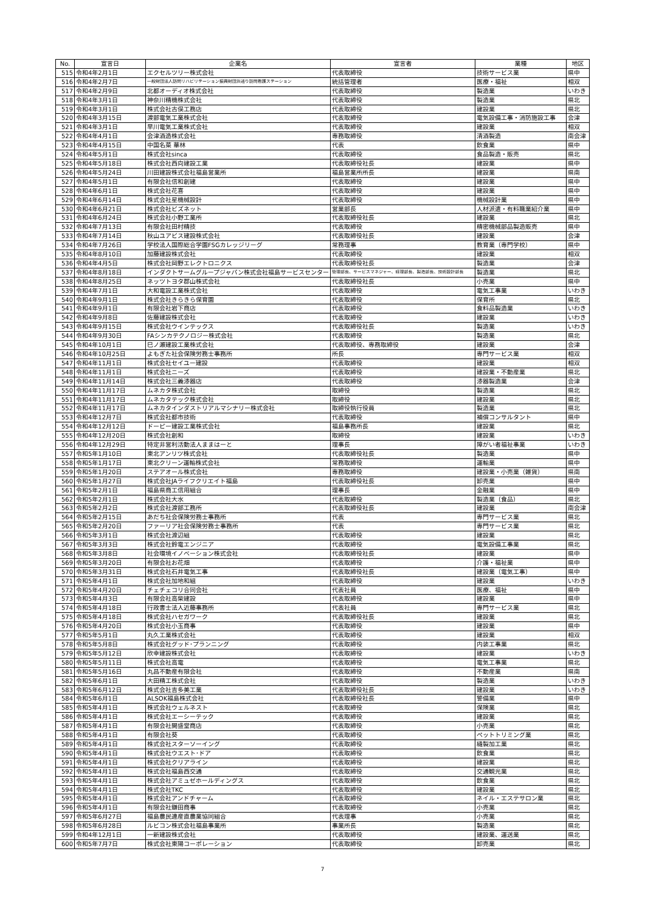| No. | 宣言日 | 企業名 | 宣言者 | 業種 | 地区 |
| --- | --- | --- | --- | --- | --- |
| 515 | 令和4年2月1日 | エクセルツリー株式会社 | 代表取締役 | 技術サービス業 | 県中 |
| 516 | 令和4年2月7日 | 一般財団法人訪問リハビリテーション振興財団浜通り訪問看護ステーション | 統括管理者 | 医療・福祉 | 相双 |
| 517 | 令和4年2月9日 | 北都オーディオ株式会社 | 代表取締役 | 製造業 | いわき |
| 518 | 令和4年3月1日 | 神奈川精機株式会社 | 代表取締役 | 製造業 | 県北 |
| 519 | 令和4年3月1日 | 株式会社古俣工務店 | 代表取締役 | 建設業 | 県北 |
| 520 | 令和4年3月15日 | 渡部電気工業株式会社 | 代表取締役 | 電気設備工事・消防施設工事 | 会津 |
| 521 | 令和4年3月1日 | 早川電気工業株式会社 | 代表取締役 | 建設業 | 相双 |
| 522 | 令和4年4月1日 | 会津酒造株式会社 | 専務取締役 | 清酒製造 | 南会津 |
| 523 | 令和4年4月15日 | 中国名菜 華林 | 代表 | 飲食業 | 県中 |
| 524 | 令和4年5月1日 | 株式会社sinca | 代表取締役 | 食品製造・販売 | 県北 |
| 525 | 令和4年5月18日 | 株式会社西向建設工業 | 代表取締役社長 | 建設業 | 県中 |
| 526 | 令和4年5月24日 | 川田建設株式会社福島営業所 | 福島営業所所長 | 建設業 | 県南 |
| 527 | 令和4年5月1日 | 有限会社信和創建 | 代表取締役 | 建設業 | 県中 |
| 528 | 令和4年6月1日 | 株式会社花喜 | 代表取締役 | 建設業 | 県中 |
| 529 | 令和4年6月14日 | 株式会社星機械設計 | 代表取締役 | 機械設計業 | 県中 |
| 530 | 令和4年6月21日 | 株式会社ビズネット | 営業部長 | 人材派遣・有料職業紹介業 | 県中 |
| 531 | 令和4年6月24日 | 株式会社小野工業所 | 代表取締役社長 | 建設業 | 県北 |
| 532 | 令和4年7月13日 | 有限会社田村精技 | 代表取締役 | 精密機械部品製造販売 | 県中 |
| 533 | 令和4年7月14日 | 秋山ユアビス建設株式会社 | 代表取締役社長 | 建設業 | 会津 |
| 534 | 令和4年7月26日 | 学校法人国際総合学園FSGカレッジリーグ | 常務理事 | 教育業（専門学校） | 県中 |
| 535 | 令和4年8月10日 | 加藤建設株式会社 | 代表取締役 | 建設業 | 相双 |
| 536 | 令和4年4月5日 | 株式会社岡野エレクトロニクス | 代表取締役社長 | 製造業 | 会津 |
| 537 | 令和4年8月18日 | インダクトサームグループジャパン株式会社福島サービスセンター | 管理部長、サービスマネジャー、経理部長、製造部長、技術設計部長 | 製造業 | 県北 |
| 538 | 令和4年8月25日 | ネッツトヨタ郡山株式会社 | 代表取締役社長 | 小売業 | 県中 |
| 539 | 令和4年7月1日 | 大和電設工業株式会社 | 代表取締役 | 電気工事業 | いわき |
| 540 | 令和4年9月1日 | 株式会社きらきら保育園 | 代表取締役 | 保育所 | 県北 |
| 541 | 令和4年9月1日 | 有限会社岩下商店 | 代表取締役 | 食料品製造業 | いわき |
| 542 | 令和4年9月8日 | 佐藤建設株式会社 | 代表取締役 | 建設業 | いわき |
| 543 | 令和4年9月15日 | 株式会社ウインテックス | 代表取締役社長 | 製造業 | いわき |
| 544 | 令和4年9月30日 | FAシンカテクノロジー株式会社 | 代表取締役 | 製造業 | 県北 |
| 545 | 令和4年10月1日 | 巳ノ瀬建設工業株式会社 | 代表取締役、専務取締役 | 建設業 | 会津 |
| 546 | 令和4年10月25日 | よもぎた社会保険労務士事務所 | 所長 | 専門サービス業 | 相双 |
| 547 | 令和4年11月1日 | 株式会社セイユー建設 | 代表取締役 | 建設業 | 相双 |
| 548 | 令和4年11月1日 | 株式会社ニーズ | 代表取締役 | 建設業・不動産業 | 県北 |
| 549 | 令和4年11月14日 | 株式会社三義漆器店 | 代表取締役 | 漆器製造業 | 会津 |
| 550 | 令和4年11月17日 | ムネカタ株式会社 | 取締役 | 製造業 | 県北 |
| 551 | 令和4年11月17日 | ムネカタテック株式会社 | 取締役 | 建設業 | 県北 |
| 552 | 令和4年11月17日 | ムネカタインダストリアルマシナリー株式会社 | 取締役執行役員 | 製造業 | 県北 |
| 553 | 令和4年12月7日 | 株式会社都市技術 | 代表取締役 | 補償コンサルタント | 県中 |
| 554 | 令和4年12月12日 | ドーピー建設工業株式会社 | 福島事務所長 | 建設業 | 県北 |
| 555 | 令和4年12月20日 | 株式会社創和 | 取締役 | 建設業 | いわき |
| 556 | 令和4年12月29日 | 特定非営利活動法人ままはーと | 理事長 | 障がい者福祉事業 | いわき |
| 557 | 令和5年1月10日 | 東北アンリツ株式会社 | 代表取締役社長 | 製造業 | 県中 |
| 558 | 令和5年1月17日 | 東北クリーン運輸株式会社 | 常務取締役 | 運輸業 | 県中 |
| 559 | 令和5年1月20日 | ステアオール株式会社 | 専務取締役 | 建設業・小売業（雑貨） | 県南 |
| 560 | 令和5年1月27日 | 株式会社JAライフクリエイト福島 | 代表取締役社長 | 卸売業 | 県中 |
| 561 | 令和5年2月1日 | 福島県商工信用組合 | 理事長 | 金融業 | 県中 |
| 562 | 令和5年2月1日 | 株式会社大水 | 代表取締役 | 製造業（食品） | 県北 |
| 563 | 令和5年2月2日 | 株式会社渡部工務所 | 代表取締役社長 | 建設業 | 南会津 |
| 564 | 令和5年2月15日 | あだち社会保険労務士事務所 | 代表 | 専門サービス業 | 県北 |
| 565 | 令和5年2月20日 | ファーリア社会保険労務士事務所 | 代表 | 専門サービス業 | 県北 |
| 566 | 令和5年3月1日 | 株式会社渡辺組 | 代表取締役 | 建設業 | 県北 |
| 567 | 令和5年3月3日 | 株式会社鈴電エンジニア | 代表取締役 | 電気設備工事業 | 県北 |
| 568 | 令和5年3月8日 | 社会環境イノベーション株式会社 | 代表取締役社長 | 建設業 | 県中 |
| 569 | 令和5年3月20日 | 有限会社お花畑 | 代表取締役 | 介護・福祉業 | 県中 |
| 570 | 令和5年3月31日 | 株式会社石井電気工事 | 代表取締役社長 | 建設業（電気工事） | 県中 |
| 571 | 令和5年4月1日 | 株式会社加地和組 | 代表取締役 | 建設業 | いわき |
| 572 | 令和5年4月20日 | チェチェコリ合同会社 | 代表社員 | 医療、福祉 | 県中 |
| 573 | 令和5年4月3日 | 有限会社高柴建設 | 代表取締役 | 建設業 | 県中 |
| 574 | 令和5年4月18日 | 行政書士法人近藤事務所 | 代表社員 | 専門サービス業 | 県北 |
| 575 | 令和5年4月18日 | 株式会社ハセガワーク | 代表取締役社長 | 建設業 | 県北 |
| 576 | 令和5年4月20日 | 株式会社小玉商事 | 代表取締役 | 建設業 | 県中 |
| 577 | 令和5年5月1日 | 丸久工業株式会社 | 代表取締役 | 建設業 | 相双 |
| 578 | 令和5年5月8日 | 株式会社グッド･プランニング | 代表取締役 | 内装工事業 | 県北 |
| 579 | 令和5年5月12日 | 欣幸建設株式会社 | 代表取締役 | 建設業 | いわき |
| 580 | 令和5年5月11日 | 株式会社高電 | 代表取締役 | 電気工事業 | 県北 |
| 581 | 令和5年5月16日 | 丸昌不動産有限会社 | 代表取締役 | 不動産業 | 県南 |
| 582 | 令和5年6月1日 | 大田精工株式会社 | 代表取締役 | 製造業 | いわき |
| 583 | 令和5年6月12日 | 株式会社吉多美工業 | 代表取締役社長 | 建設業 | いわき |
| 584 | 令和5年6月1日 | ALSOK福島株式会社 | 代表取締役社長 | 警備業 | 県中 |
| 585 | 令和5年4月1日 | 株式会社ウェルネスト | 代表取締役 | 保険業 | 県北 |
| 586 | 令和5年4月1日 | 株式会社エーシーテック | 代表取締役 | 建設業 | 県北 |
| 587 | 令和5年4月1日 | 有限会社開盛堂商店 | 代表取締役 | 小売業 | 県北 |
| 588 | 令和5年4月1日 | 有限会社葵 | 代表取締役 | ペットトリミング業 | 県北 |
| 589 | 令和5年4月1日 | 株式会社スターソーイング | 代表取締役 | 縫製加工業 | 県北 |
| 590 | 令和5年4月1日 | 株式会社ウエスト･ドア | 代表取締役 | 飲食業 | 県北 |
| 591 | 令和5年4月1日 | 株式会社クリアライン | 代表取締役 | 建設業 | 県北 |
| 592 | 令和5年4月1日 | 株式会社福島西交通 | 代表取締役 | 交通観光業 | 県北 |
| 593 | 令和5年4月1日 | 株式会社アミュゼホールディングス | 代表取締役 | 飲食業 | 県北 |
| 594 | 令和5年4月1日 | 株式会社TKC | 代表取締役 | 建設業 | 県北 |
| 595 | 令和5年4月1日 | 株式会社アンドチャーム | 代表取締役 | ネイル・エステサロン業 | 県北 |
| 596 | 令和5年4月1日 | 有限会社鎌田商事 | 代表取締役 | 小売業 | 県北 |
| 597 | 令和5年6月27日 | 福島農民連産直農業協同組合 | 代表理事 | 小売業 | 県北 |
| 598 | 令和5年6月28日 | ルビコン株式会社福島事業所 | 事業所長 | 製造業 | 県北 |
| 599 | 令和4年12月1日 | 一新建設株式会社 | 代表取締役 | 建設業、運送業 | 県北 |
| 600 | 令和5年7月7日 | 株式会社東陽コーポレーション | 代表取締役 | 卸売業 | 県北 |
7